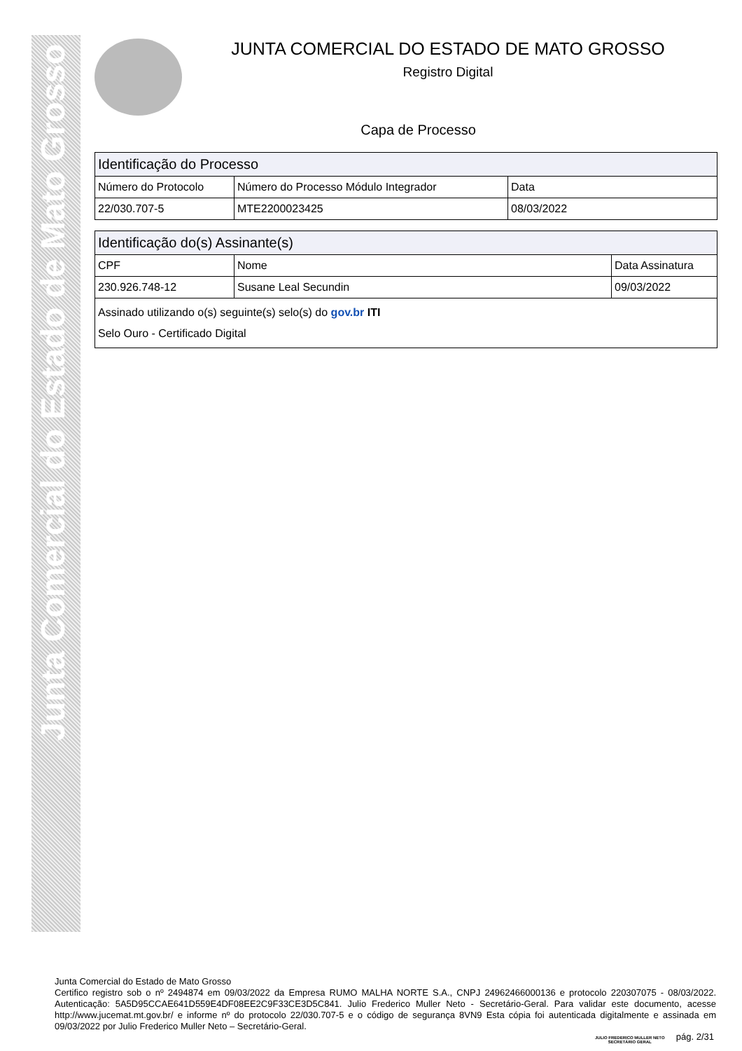Junta Comercial do Estado de Mato Grosso
JUNTA COMERCIAL DO ESTADO DE MATO GROSSO
Registro Digital
Capa de Processo
| Identificação do Processo | | |
| --- | --- | --- |
| Número do Protocolo | Número do Processo Módulo Integrador | Data |
| 22/030.707-5 | MTE2200023425 | 08/03/2022 |
| Identificação do(s) Assinante(s) | | |
| --- | --- | --- |
| CPF | Nome | Data Assinatura |
| 230.926.748-12 | Susane Leal Secundin | 09/03/2022 |
| Assinado utilizando o(s) seguinte(s) selo(s) do gov.br ITI Selo Ouro - Certificado Digital | | |
Junta Comercial do Estado de Mato Grosso
Certifico registro sob o nº 2494874 em 09/03/2022 da Empresa RUMO MALHA NORTE S.A., CNPJ 24962466000136 e protocolo 220307075 - 08/03/2022. Autenticação: 5A5D95CCAE641D559E4DF08EE2C9F33CE3D5C841. Julio Frederico Muller Neto - Secretário-Geral. Para validar este documento, acesse http://www.jucemat.mt.gov.br/ e informe nº do protocolo 22/030.707-5 e o código de segurança 8VN9 Esta cópia foi autenticada digitalmente e assinada em 09/03/2022 por Julio Frederico Muller Neto – Secretário-Geral.
JULIO FREDERICO MULLER NETO
SECRETÁRIO GERAL
pág. 2/31